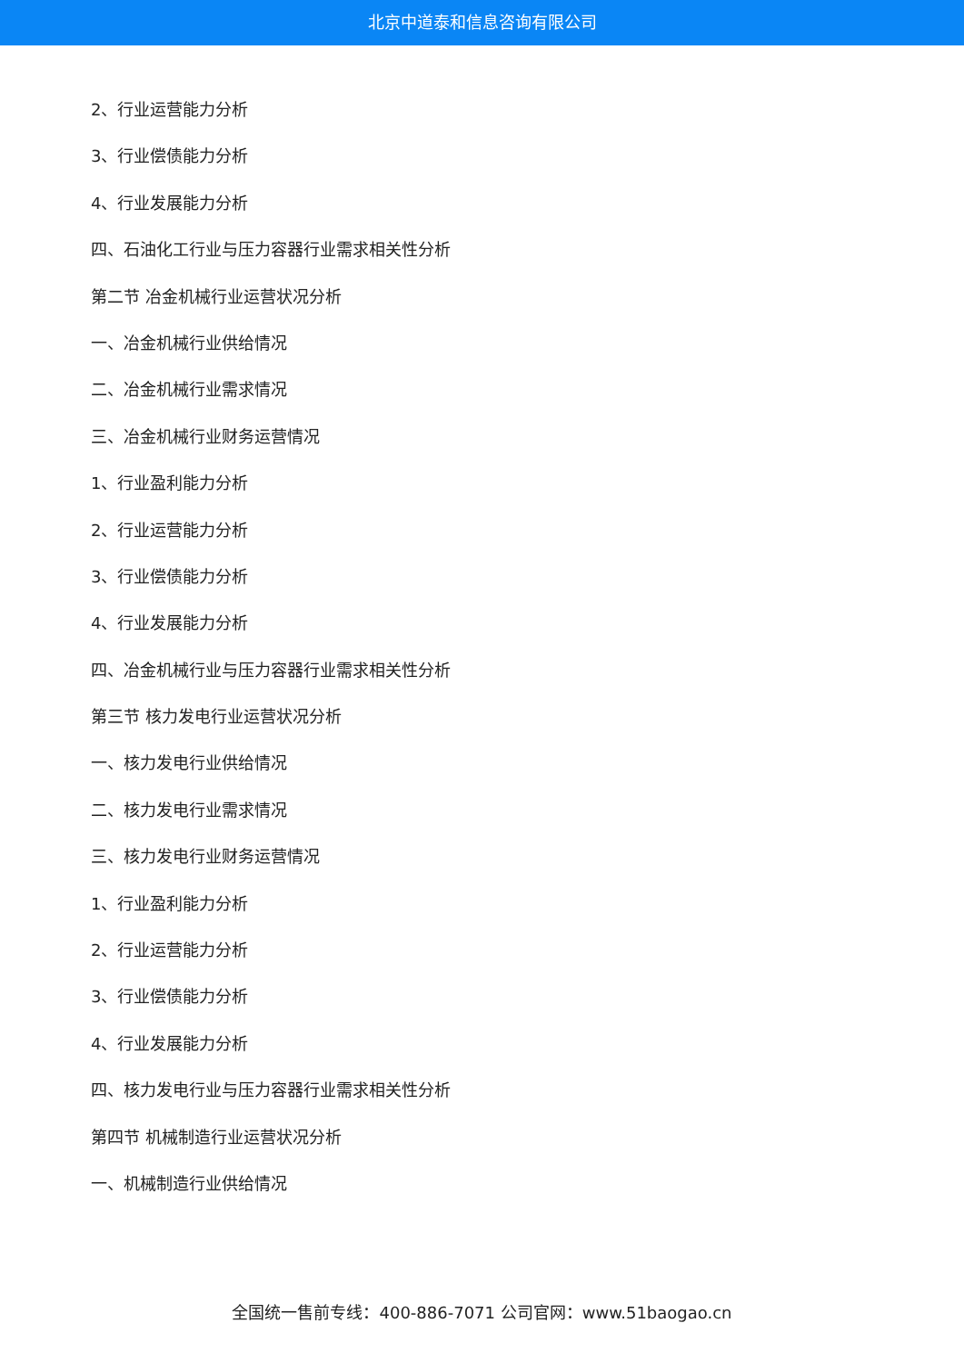北京中道泰和信息咨询有限公司
2、行业运营能力分析
3、行业偿债能力分析
4、行业发展能力分析
四、石油化工行业与压力容器行业需求相关性分析
第二节 冶金机械行业运营状况分析
一、冶金机械行业供给情况
二、冶金机械行业需求情况
三、冶金机械行业财务运营情况
1、行业盈利能力分析
2、行业运营能力分析
3、行业偿债能力分析
4、行业发展能力分析
四、冶金机械行业与压力容器行业需求相关性分析
第三节 核力发电行业运营状况分析
一、核力发电行业供给情况
二、核力发电行业需求情况
三、核力发电行业财务运营情况
1、行业盈利能力分析
2、行业运营能力分析
3、行业偿债能力分析
4、行业发展能力分析
四、核力发电行业与压力容器行业需求相关性分析
第四节 机械制造行业运营状况分析
一、机械制造行业供给情况
全国统一售前专线：400-886-7071 公司官网：www.51baogao.cn